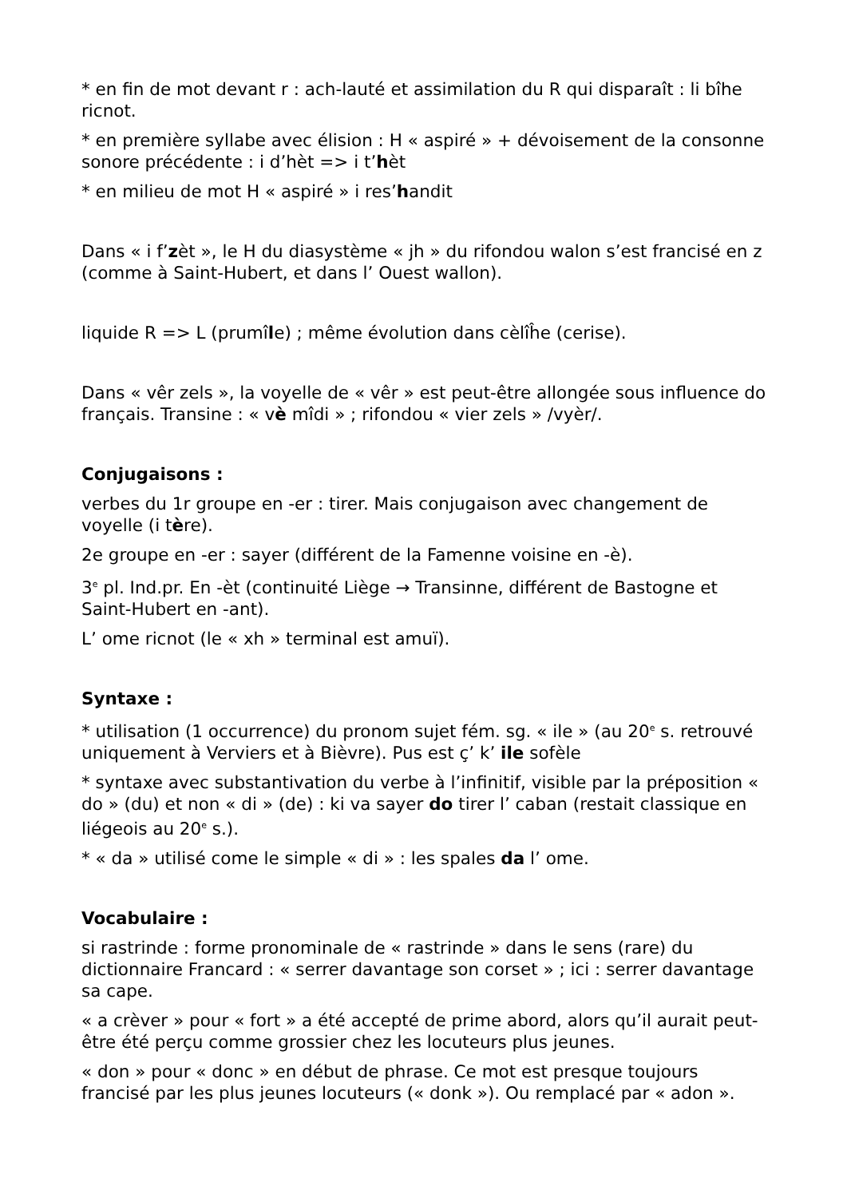* en fin de mot devant r : ach-lauté et assimilation du R qui disparaît : li bîhe ricnot.
* en première syllabe avec élision : H « aspiré » + dévoisement de la consonne sonore précédente : i d’hèt => i t’hèt
* en milieu de mot H « aspiré » i res’handit
Dans « i f’zèt », le H du diasystème « jh » du rifondou walon s’est francisé en z (comme à Saint-Hubert, et dans l’ Ouest wallon).
liquide R => L (prumîle) ; même évolution dans cèlîĥe (cerise).
Dans « vêr zels », la voyelle de « vêr » est peut-être allongée sous influence do français. Transine : « vè mîdi » ; rifondou « vier zels » /vyèr/.
Conjugaisons :
verbes du 1r groupe en -er : tirer. Mais conjugaison avec changement de voyelle (i tère).
2e groupe en -er : sayer (différent de la Famenne voisine en -è).
3<sup>e</sup> pl. Ind.pr. En -èt (continuité Liège → Transinne, différent de Bastogne et Saint-Hubert en -ant).
L’ ome ricnot (le « xh » terminal est amuï).
Syntaxe :
* utilisation (1 occurrence) du pronom sujet fém. sg. « ile » (au 20<sup>e</sup> s. retrouvé uniquement à Verviers et à Bièvre). Pus est ç’ k’ ile sofèle
* syntaxe avec substantivation du verbe à l’infinitif, visible par la préposition « do » (du) et non « di » (de) : ki va sayer do tirer l’ caban (restait classique en liégeois au 20<sup>e</sup> s.).
* « da » utilisé come le simple « di » : les spales da l’ ome.
Vocabulaire :
si rastrinde : forme pronominale de « rastrinde » dans le sens (rare) du dictionnaire Francard : « serrer davantage son corset » ; ici : serrer davantage sa cape.
« a crèver » pour « fort » a été accepté de prime abord, alors qu’il aurait peut-être été perçu comme grossier chez les locuteurs plus jeunes.
« don » pour « donc » en début de phrase. Ce mot est presque toujours francisé par les plus jeunes locuteurs (« donk »). Ou remplacé par « adon ».